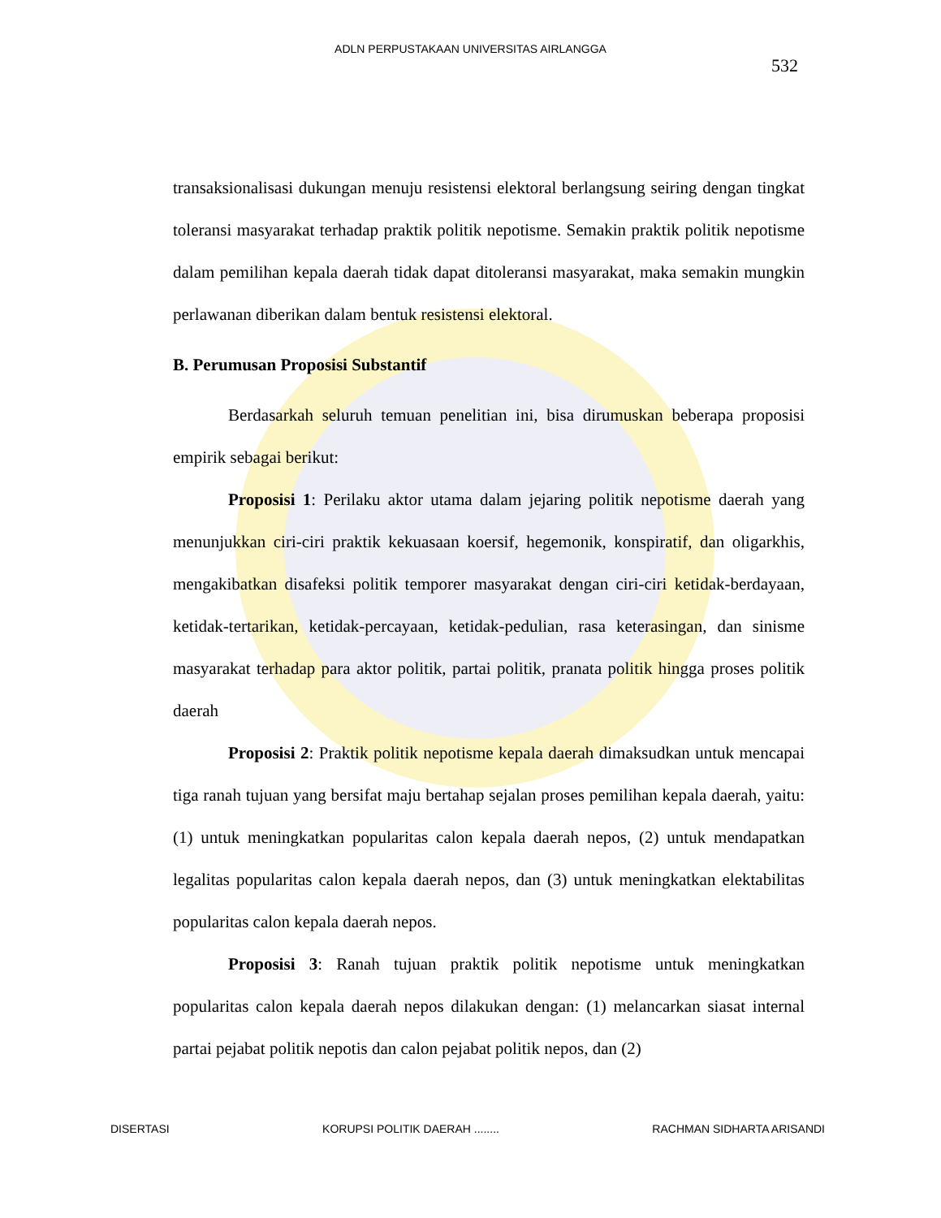ADLN PERPUSTAKAAN UNIVERSITAS AIRLANGGA
532
transaksionalisasi dukungan menuju resistensi elektoral berlangsung seiring dengan tingkat toleransi masyarakat terhadap praktik politik nepotisme. Semakin praktik politik nepotisme dalam pemilihan kepala daerah tidak dapat ditoleransi masyarakat, maka semakin mungkin perlawanan diberikan dalam bentuk resistensi elektoral.
B. Perumusan Proposisi Substantif
Berdasarkah seluruh temuan penelitian ini, bisa dirumuskan beberapa proposisi empirik sebagai berikut:
Proposisi 1: Perilaku aktor utama dalam jejaring politik nepotisme daerah yang menunjukkan ciri-ciri praktik kekuasaan koersif, hegemonik, konspiratif, dan oligarkhis, mengakibatkan disafeksi politik temporer masyarakat dengan ciri-ciri ketidak-berdayaan, ketidak-tertarikan, ketidak-percayaan, ketidak-pedulian, rasa keterasingan, dan sinisme masyarakat terhadap para aktor politik, partai politik, pranata politik hingga proses politik daerah
Proposisi 2: Praktik politik nepotisme kepala daerah dimaksudkan untuk mencapai tiga ranah tujuan yang bersifat maju bertahap sejalan proses pemilihan kepala daerah, yaitu: (1) untuk meningkatkan popularitas calon kepala daerah nepos, (2) untuk mendapatkan legalitas popularitas calon kepala daerah nepos, dan (3) untuk meningkatkan elektabilitas popularitas calon kepala daerah nepos.
Proposisi 3: Ranah tujuan praktik politik nepotisme untuk meningkatkan popularitas calon kepala daerah nepos dilakukan dengan: (1) melancarkan siasat internal partai pejabat politik nepotis dan calon pejabat politik nepos, dan (2)
DISERTASI KORUPSI POLITIK DAERAH ........ RACHMAN SIDHARTA ARISANDI